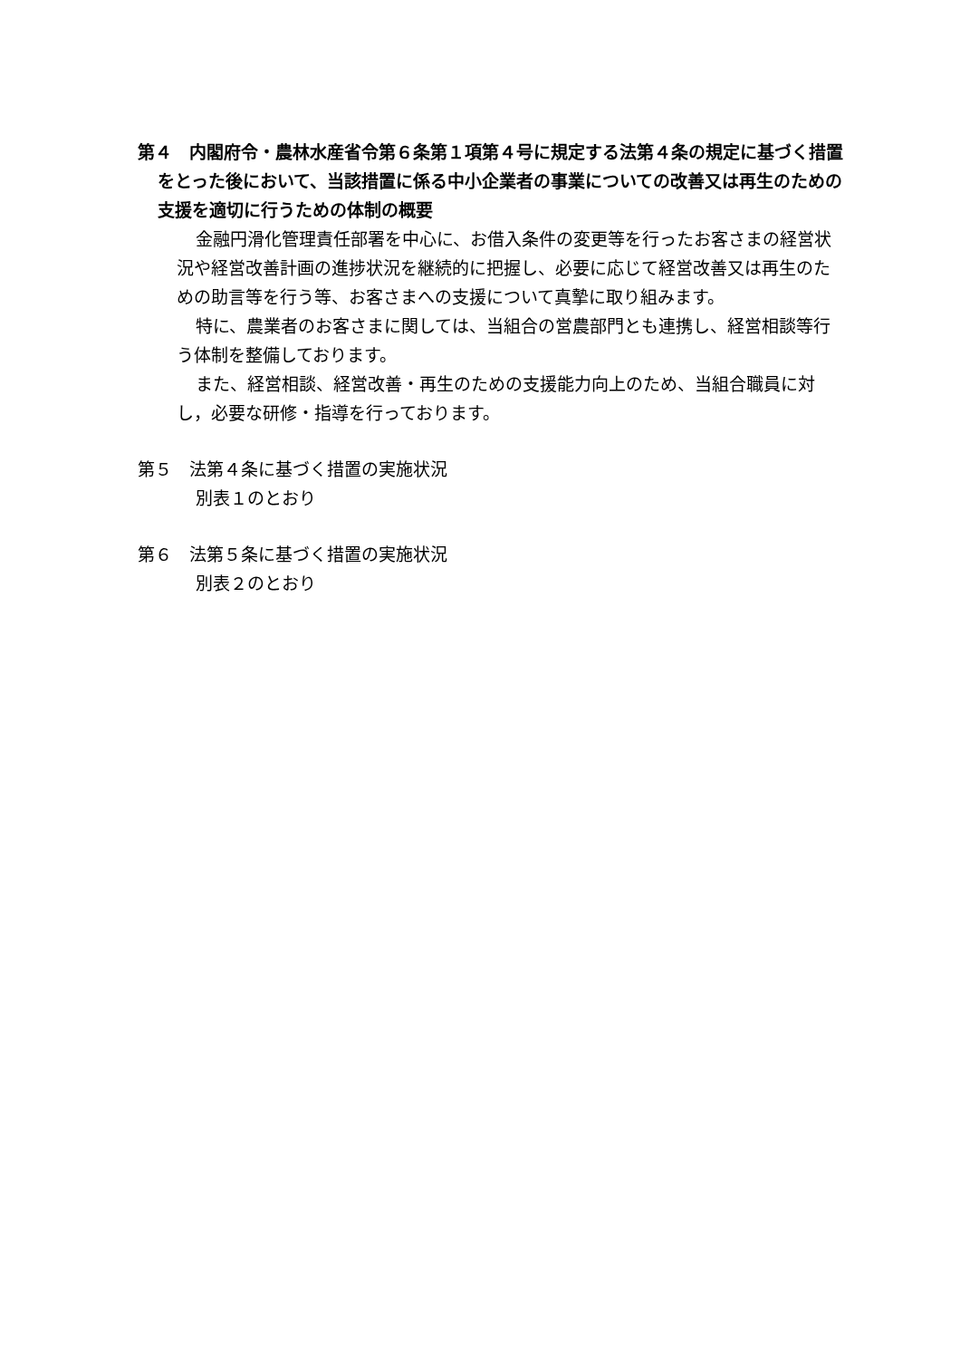第４　内閣府令・農林水産省令第６条第１項第４号に規定する法第４条の規定に基づく措置をとった後において、当該措置に係る中小企業者の事業についての改善又は再生のための支援を適切に行うための体制の概要
金融円滑化管理責任部署を中心に、お借入条件の変更等を行ったお客さまの経営状況や経営改善計画の進捗状況を継続的に把握し、必要に応じて経営改善又は再生のための助言等を行う等、お客さまへの支援について真摯に取り組みます。
特に、農業者のお客さまに関しては、当組合の営農部門とも連携し、経営相談等行う体制を整備しております。
また、経営相談、経営改善・再生のための支援能力向上のため、当組合職員に対し，必要な研修・指導を行っております。
第５　法第４条に基づく措置の実施状況
別表１のとおり
第６　法第５条に基づく措置の実施状況
別表２のとおり